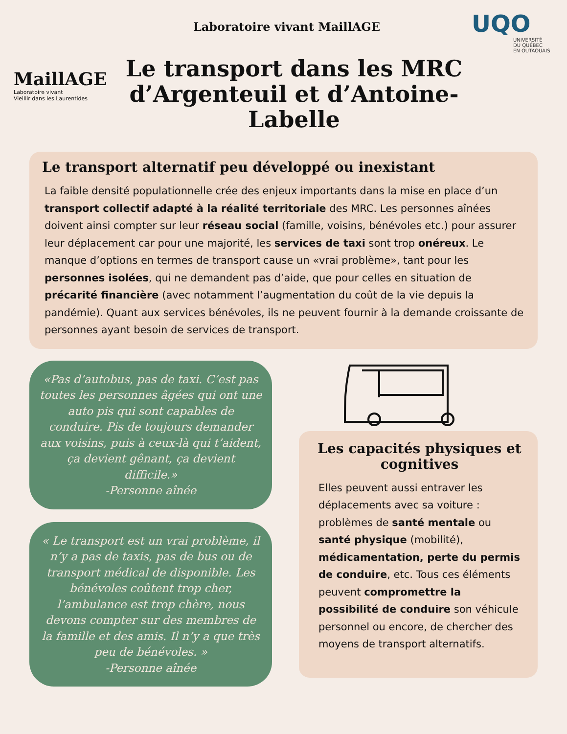MaillAGE
Laboratoire vivant
Vieillir dans les Laurentides
Laboratoire vivant MaillAGE
Le transport dans les MRC d’Argenteuil et d’Antoine-Labelle
UQO
UNIVERSITÉ
DU QUÉBEC
EN OUTAOUAIS
Le transport alternatif peu développé ou inexistant
La faible densité populationnelle crée des enjeux importants dans la mise en place d’un transport collectif adapté à la réalité territoriale des MRC. Les personnes aînées doivent ainsi compter sur leur réseau social (famille, voisins, bénévoles etc.) pour assurer leur déplacement car pour une majorité, les services de taxi sont trop onéreux. Le manque d’options en termes de transport cause un «vrai problème», tant pour les personnes isolées, qui ne demandent pas d’aide, que pour celles en situation de précarité financière (avec notamment l’augmentation du coût de la vie depuis la pandémie). Quant aux services bénévoles, ils ne peuvent fournir à la demande croissante de personnes ayant besoin de services de transport.
«Pas d’autobus, pas de taxi. C’est pas toutes les personnes âgées qui ont une auto pis qui sont capables de conduire. Pis de toujours demander aux voisins, puis à ceux-là qui t’aident, ça devient gênant, ça devient difficile.»
-Personne aînée
« Le transport est un vrai problème, il n’y a pas de taxis, pas de bus ou de transport médical de disponible. Les bénévoles coûtent trop cher, l’ambulance est trop chère, nous devons compter sur des membres de la famille et des amis. Il n’y a que très peu de bénévoles. »
-Personne aînée
Les capacités physiques et cognitives
Elles peuvent aussi entraver les déplacements avec sa voiture : problèmes de santé mentale ou santé physique (mobilité), médicamentation, perte du permis de conduire, etc. Tous ces éléments peuvent compromettre la possibilité de conduire son véhicule personnel ou encore, de chercher des moyens de transport alternatifs.